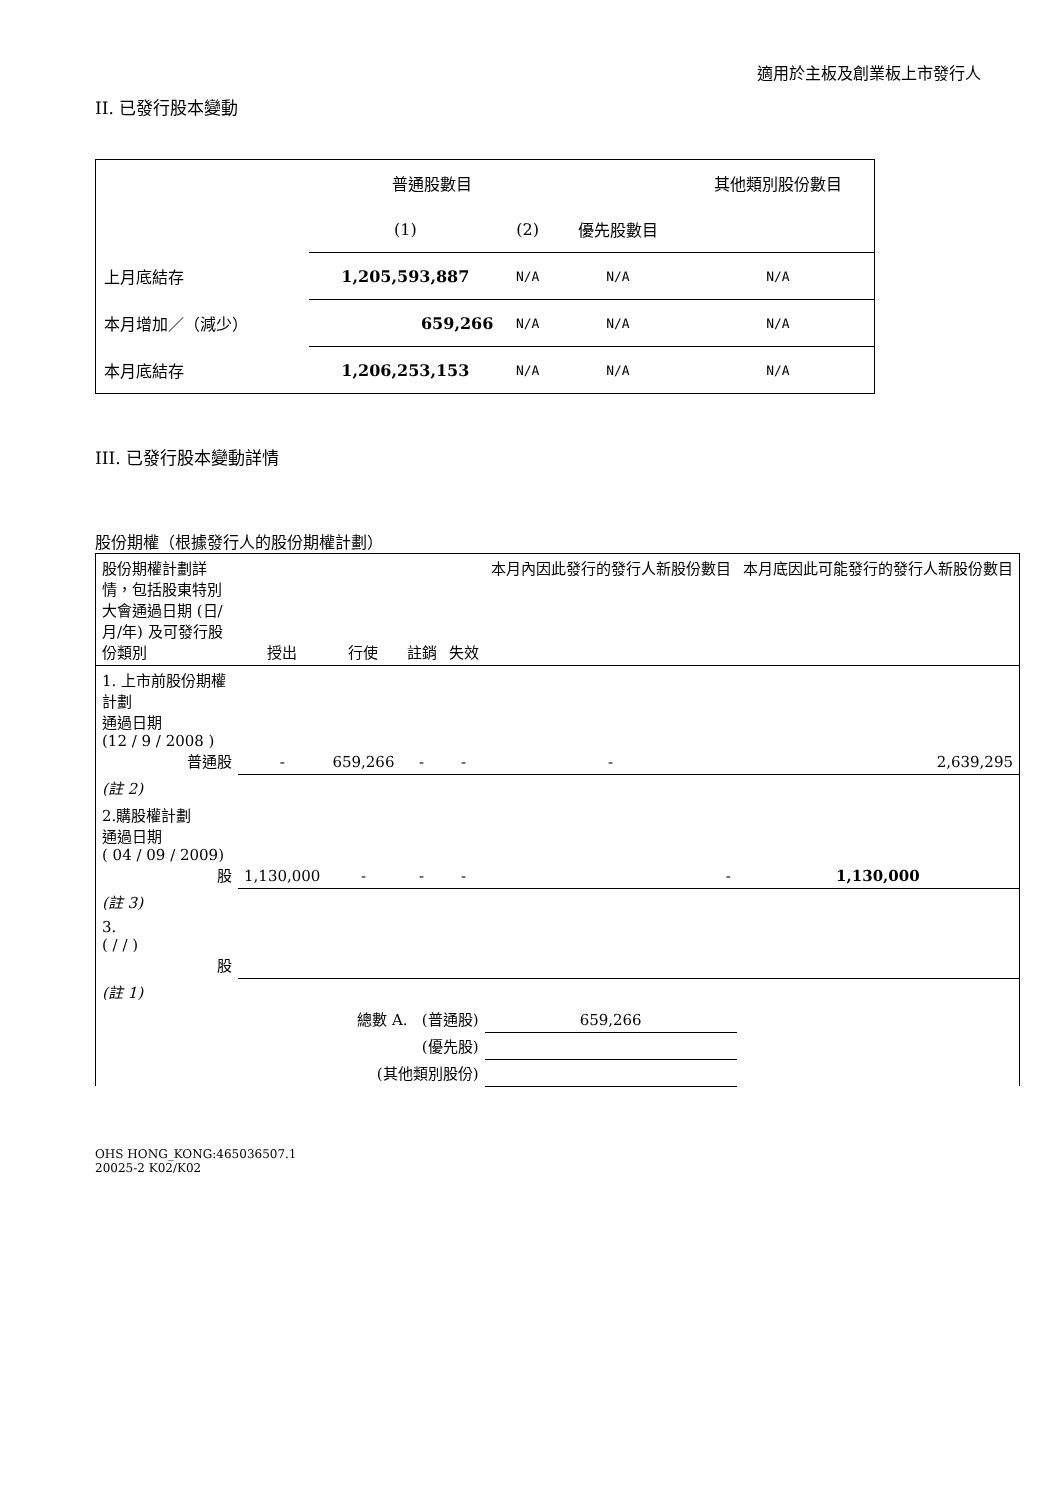適用於主板及創業板上市發行人
II. 已發行股本變動
| | 普通股數目 | | | 其他類別股份數目 |
| | (1) | (2) | 優先股數目 | |
| 上月底結存 | 1,205,593,887 | N/A | N/A | N/A |
| 本月增加／（減少） | 659,266 | N/A | N/A | N/A |
| 本月底結存 | 1,206,253,153 | N/A | N/A | N/A |
III. 已發行股本變動詳情
股份期權（根據發行人的股份期權計劃）
| 股份期權計劃詳情，包括股東特別大會通過日期 (日/月/年) 及可發行股份類別 | 授出 | 行使 | 註銷 | 失效 | 本月內因此發行的發行人新股份數目 | 本月底因此可能發行的發行人新股份數目 |
| 1. 上市前股份期權計劃 通過日期 (12 / 9 / 2008 ) 普通股 | - | 659,266 | - | - | - | 2,639,295 |
| (註 2) | | | | | | |
| 2.購股權計劃 通過日期 ( 04 / 09 / 2009) 股 | 1,130,000 | - | - | - | - | 1,130,000 |
| (註 3) | | | | | | |
| 3. ( / / ) 股 | | | | | | |
| (註 1) | | | | | | |
| 總數 A. (普通股) | | | | | 659,266 | |
| (優先股) | | | | | | |
| (其他類別股份) | | | | | | |
OHS HONG_KONG:465036507.1
20025-2 K02/K02